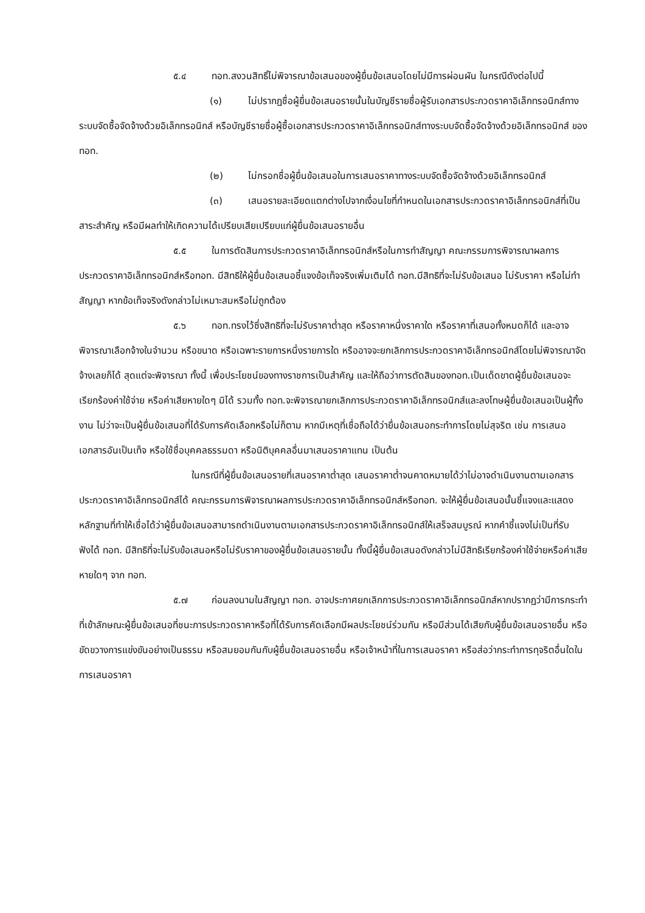๕.๔ ทอท.สงวนสิทธิ์ไม่พิจารณาข้อเสนอของผู้ยื่นข้อเสนอโดยไม่มีการผ่อนผัน ในกรณีดังต่อไปนี้
(๑) ไม่ปรากฏชื่อผู้ยื่นข้อเสนอรายนั้นในบัญชีรายชื่อผู้รับเอกสารประกวดราคาอิเล็กทรอนิกส์ทางระบบจัดซื้อจัดจ้างด้วยอิเล็กทรอนิกส์ หรือบัญชีรายชื่อผู้ซื้อเอกสารประกวดราคาอิเล็กทรอนิกส์ทางระบบจัดซื้อจัดจ้างด้วยอิเล็กทรอนิกส์ ของทอท.
(๒) ไม่กรอกชื่อผู้ยื่นข้อเสนอในการเสนอราคาทางระบบจัดซื้อจัดจ้างด้วยอิเล็กทรอนิกส์
(๓) เสนอรายละเอียดแตกต่างไปจากเงื่อนไขที่กำหนดในเอกสารประกวดราคาอิเล็กทรอนิกส์ที่เป็นสาระสำคัญ หรือมีผลทำให้เกิดความได้เปรียบเสียเปรียบแก่ผู้ยื่นข้อเสนอรายอื่น
๕.๕ ในการตัดสินการประกวดราคาอิเล็กทรอนิกส์หรือในการทำสัญญา คณะกรรมการพิจารณาผลการประกวดราคาอิเล็กทรอนิกส์หรือทอท. มีสิทธิให้ผู้ยื่นข้อเสนอชี้แจงข้อเท็จจริงเพิ่มเติมได้ ทอท.มีสิทธิที่จะไม่รับข้อเสนอ ไม่รับราคา หรือไม่ทำสัญญา หากข้อเท็จจริงดังกล่าวไม่เหมาะสมหรือไม่ถูกต้อง
๕.๖ ทอท.ทรงไว้ซึ่งสิทธิที่จะไม่รับราคาต่ำสุด หรือราคาหนึ่งราคาใด หรือราคาที่เสนอทั้งหมดก็ได้ และอาจพิจารณาเลือกจ้างในจำนวน หรือขนาด หรือเฉพาะรายการหนึ่งรายการใด หรืออาจจะยกเลิกการประกวดราคาอิเล็กทรอนิกส์โดยไม่พิจารณาจัดจ้างเลยก็ได้ สุดแต่จะพิจารณา ทั้งนี้ เพื่อประโยชน์ของทางราชการเป็นสำคัญ และให้ถือว่าการตัดสินของทอท.เป็นเด็ดขาดผู้ยื่นข้อเสนอจะเรียกร้องค่าใช้จ่าย หรือค่าเสียหายใดๆ มิได้ รวมทั้ง ทอท.จะพิจารณายกเลิกการประกวดราคาอิเล็กทรอนิกส์และลงโทษผู้ยื่นข้อเสนอเป็นผู้ทิ้งงาน ไม่ว่าจะเป็นผู้ยื่นข้อเสนอที่ได้รับการคัดเลือกหรือไม่ก็ตาม หากมีเหตุที่เชื่อถือได้ว่ายื่นข้อเสนอกระทำการโดยไม่สุจริต เช่น การเสนอเอกสารอันเป็นเท็จ หรือใช้ชื่อบุคคลธรรมดา หรือนิติบุคคลอื่นมาเสนอราคาแทน เป็นต้น
ในกรณีที่ผู้ยื่นข้อเสนอรายที่เสนอราคาต่ำสุด เสนอราคาต่ำจนคาดหมายได้ว่าไม่อาจดำเนินงานตามเอกสารประกวดราคาอิเล็กทรอนิกส์ได้ คณะกรรมการพิจารณาผลการประกวดราคาอิเล็กทรอนิกส์หรือทอท. จะให้ผู้ยื่นข้อเสนอนั้นชี้แจงและแสดงหลักฐานที่ทำให้เชื่อได้ว่าผู้ยื่นข้อเสนอสามารถดำเนินงานตามเอกสารประกวดราคาอิเล็กทรอนิกส์ให้เสร็จสมบูรณ์ หากคำชี้แจงไม่เป็นที่รับฟังได้ ทอท. มีสิทธิที่จะไม่รับข้อเสนอหรือไม่รับราคาของผู้ยื่นข้อเสนอรายนั้น ทั้งนี้ผู้ยื่นข้อเสนอดังกล่าวไม่มีสิทธิเรียกร้องค่าใช้จ่ายหรือค่าเสียหายใดๆ จาก ทอท.
๕.๗ ก่อนลงนามในสัญญา ทอท. อาจประกาศยกเลิกการประกวดราคาอิเล็กทรอนิกส์หากปรากฏว่ามีการกระทำที่เข้าลักษณะผู้ยื่นข้อเสนอที่ชนะการประกวดราคาหรือที่ได้รับการคัดเลือกมีผลประโยชน์ร่วมกัน หรือมีส่วนได้เสียกับผู้ยื่นข้อเสนอรายอื่น หรือขัดขวางการแข่งขันอย่างเป็นธรรม หรือสมยอมกันกับผู้ยื่นข้อเสนอรายอื่น หรือเจ้าหน้าที่ในการเสนอราคา หรือส่อว่ากระทำการทุจริตอื่นใดในการเสนอราคา